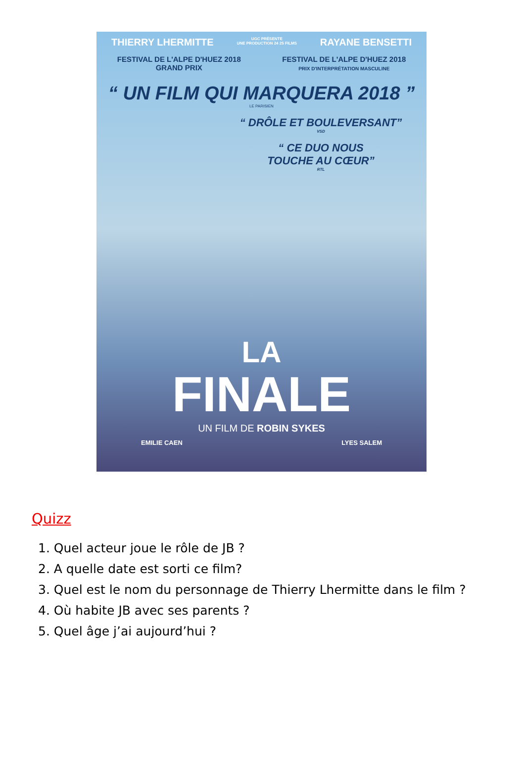THIERRY LHERMITTE UGC PRÉSENTE
UNE PRODUCTION 24 25 FILMS RAYANE BENSETTI
FESTIVAL DE L'ALPE D'HUEZ 2018
GRAND PRIX
FESTIVAL DE L'ALPE D'HUEZ 2018
PRIX D'INTERPRÉTATION MASCULINE
“ UN FILM QUI MARQUERA 2018 ”
LE PARISIEN
“ DRÔLE ET BOULEVERSANT”
VSD
“ CE DUO NOUS
TOUCHE AU CŒUR”
RTL
LA
FINALE
UN FILM DE ROBIN SYKES
EMILIE CAEN LYES SALEM
Quizz
1. Quel acteur joue le rôle de JB ?
2. A quelle date est sorti ce film?
3. Quel est le nom du personnage de Thierry Lhermitte dans le film ?
4. Où habite JB avec ses parents ?
5. Quel âge j’ai aujourd’hui ?